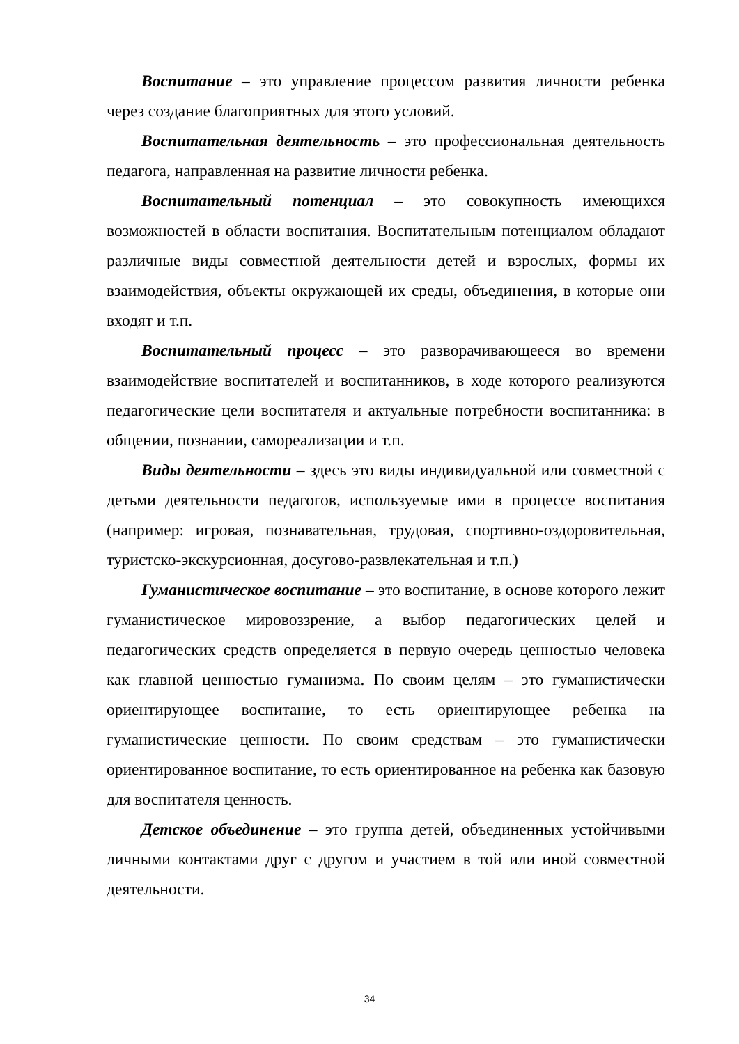Воспитание – это управление процессом развития личности ребенка через создание благоприятных для этого условий.
Воспитательная деятельность – это профессиональная деятельность педагога, направленная на развитие личности ребенка.
Воспитательный потенциал – это совокупность имеющихся возможностей в области воспитания. Воспитательным потенциалом обладают различные виды совместной деятельности детей и взрослых, формы их взаимодействия, объекты окружающей их среды, объединения, в которые они входят и т.п.
Воспитательный процесс – это разворачивающееся во времени взаимодействие воспитателей и воспитанников, в ходе которого реализуются педагогические цели воспитателя и актуальные потребности воспитанника: в общении, познании, самореализации и т.п.
Виды деятельности – здесь это виды индивидуальной или совместной с детьми деятельности педагогов, используемые ими в процессе воспитания (например: игровая, познавательная, трудовая, спортивно-оздоровительная, туристско-экскурсионная, досугово-развлекательная и т.п.)
Гуманистическое воспитание – это воспитание, в основе которого лежит гуманистическое мировоззрение, а выбор педагогических целей и педагогических средств определяется в первую очередь ценностью человека как главной ценностью гуманизма. По своим целям – это гуманистически ориентирующее воспитание, то есть ориентирующее ребенка на гуманистические ценности. По своим средствам – это гуманистически ориентированное воспитание, то есть ориентированное на ребенка как базовую для воспитателя ценность.
Детское объединение – это группа детей, объединенных устойчивыми личными контактами друг с другом и участием в той или иной совместной деятельности.
34